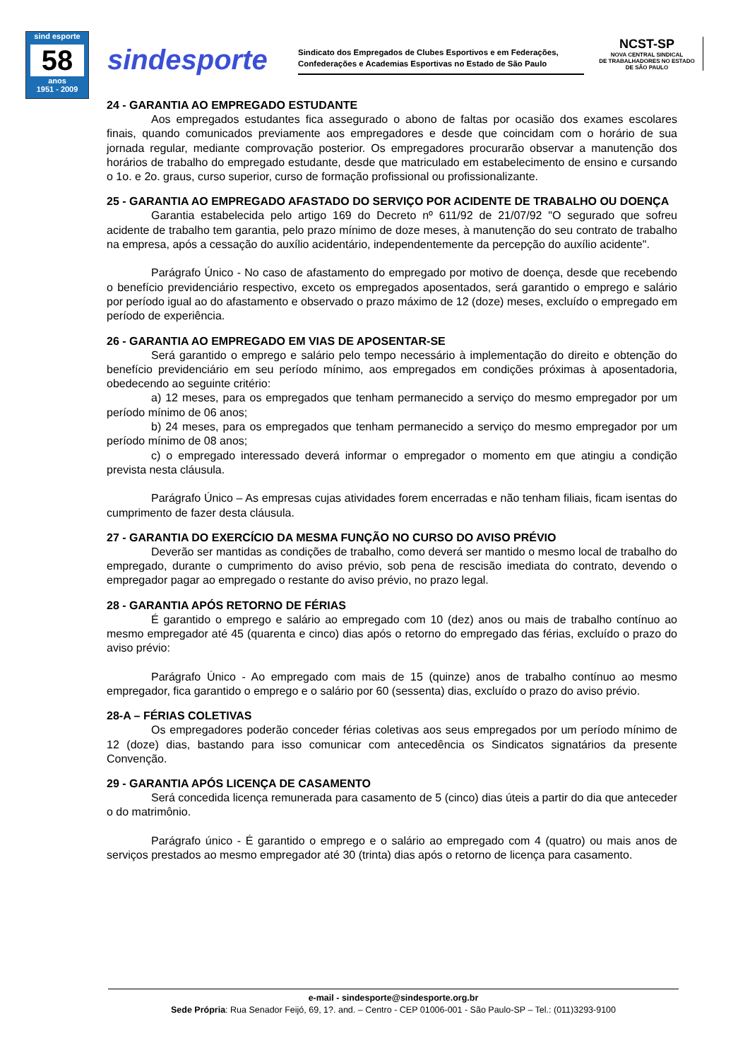sind esporte
58
anos
1951 - 2009
sindesporte
Sindicato dos Empregados de Clubes Esportivos e em Federações, Confederações e Academias Esportivas no Estado de São Paulo
NCST-SP
NOVA CENTRAL SINDICAL
DE TRABALHADORES NO ESTADO
DE SÃO PAULO
24 - GARANTIA AO EMPREGADO ESTUDANTE
Aos empregados estudantes fica assegurado o abono de faltas por ocasião dos exames escolares finais, quando comunicados previamente aos empregadores e desde que coincidam com o horário de sua jornada regular, mediante comprovação posterior. Os empregadores procurarão observar a manutenção dos horários de trabalho do empregado estudante, desde que matriculado em estabelecimento de ensino e cursando o 1o. e 2o. graus, curso superior, curso de formação profissional ou profissionalizante.
25 - GARANTIA AO EMPREGADO AFASTADO DO SERVIÇO POR ACIDENTE DE TRABALHO OU DOENÇA
Garantia estabelecida pelo artigo 169 do Decreto nº 611/92 de 21/07/92 "O segurado que sofreu acidente de trabalho tem garantia, pelo prazo mínimo de doze meses, à manutenção do seu contrato de trabalho na empresa, após a cessação do auxílio acidentário, independentemente da percepção do auxílio acidente".
Parágrafo Único - No caso de afastamento do empregado por motivo de doença, desde que recebendo o benefício previdenciário respectivo, exceto os empregados aposentados, será garantido o emprego e salário por período igual ao do afastamento e observado o prazo máximo de 12 (doze) meses, excluído o empregado em período de experiência.
26 - GARANTIA AO EMPREGADO EM VIAS DE APOSENTAR-SE
Será garantido o emprego e salário pelo tempo necessário à implementação do direito e obtenção do benefício previdenciário em seu período mínimo, aos empregados em condições próximas à aposentadoria, obedecendo ao seguinte critério:
a) 12 meses, para os empregados que tenham permanecido a serviço do mesmo empregador por um período mínimo de 06 anos;
b) 24 meses, para os empregados que tenham permanecido a serviço do mesmo empregador por um período mínimo de 08 anos;
c) o empregado interessado deverá informar o empregador o momento em que atingiu a condição prevista nesta cláusula.
Parágrafo Único – As empresas cujas atividades forem encerradas e não tenham filiais, ficam isentas do cumprimento de fazer desta cláusula.
27 - GARANTIA DO EXERCÍCIO DA MESMA FUNÇÃO NO CURSO DO AVISO PRÉVIO
Deverão ser mantidas as condições de trabalho, como deverá ser mantido o mesmo local de trabalho do empregado, durante o cumprimento do aviso prévio, sob pena de rescisão imediata do contrato, devendo o empregador pagar ao empregado o restante do aviso prévio, no prazo legal.
28 - GARANTIA APÓS RETORNO DE FÉRIAS
É garantido o emprego e salário ao empregado com 10 (dez) anos ou mais de trabalho contínuo ao mesmo empregador até 45 (quarenta e cinco) dias após o retorno do empregado das férias, excluído o prazo do aviso prévio:
Parágrafo Único - Ao empregado com mais de 15 (quinze) anos de trabalho contínuo ao mesmo empregador, fica garantido o emprego e o salário por 60 (sessenta) dias, excluído o prazo do aviso prévio.
28-A – FÉRIAS COLETIVAS
Os empregadores poderão conceder férias coletivas aos seus empregados por um período mínimo de 12 (doze) dias, bastando para isso comunicar com antecedência os Sindicatos signatários da presente Convenção.
29 - GARANTIA APÓS LICENÇA DE CASAMENTO
Será concedida licença remunerada para casamento de 5 (cinco) dias úteis a partir do dia que anteceder o do matrimônio.
Parágrafo único - É garantido o emprego e o salário ao empregado com 4 (quatro) ou mais anos de serviços prestados ao mesmo empregador até 30 (trinta) dias após o retorno de licença para casamento.
e-mail - sindesporte@sindesporte.org.br
Sede Própria: Rua Senador Feijó, 69, 1?. and. – Centro - CEP 01006-001 - São Paulo-SP – Tel.: (011)3293-9100